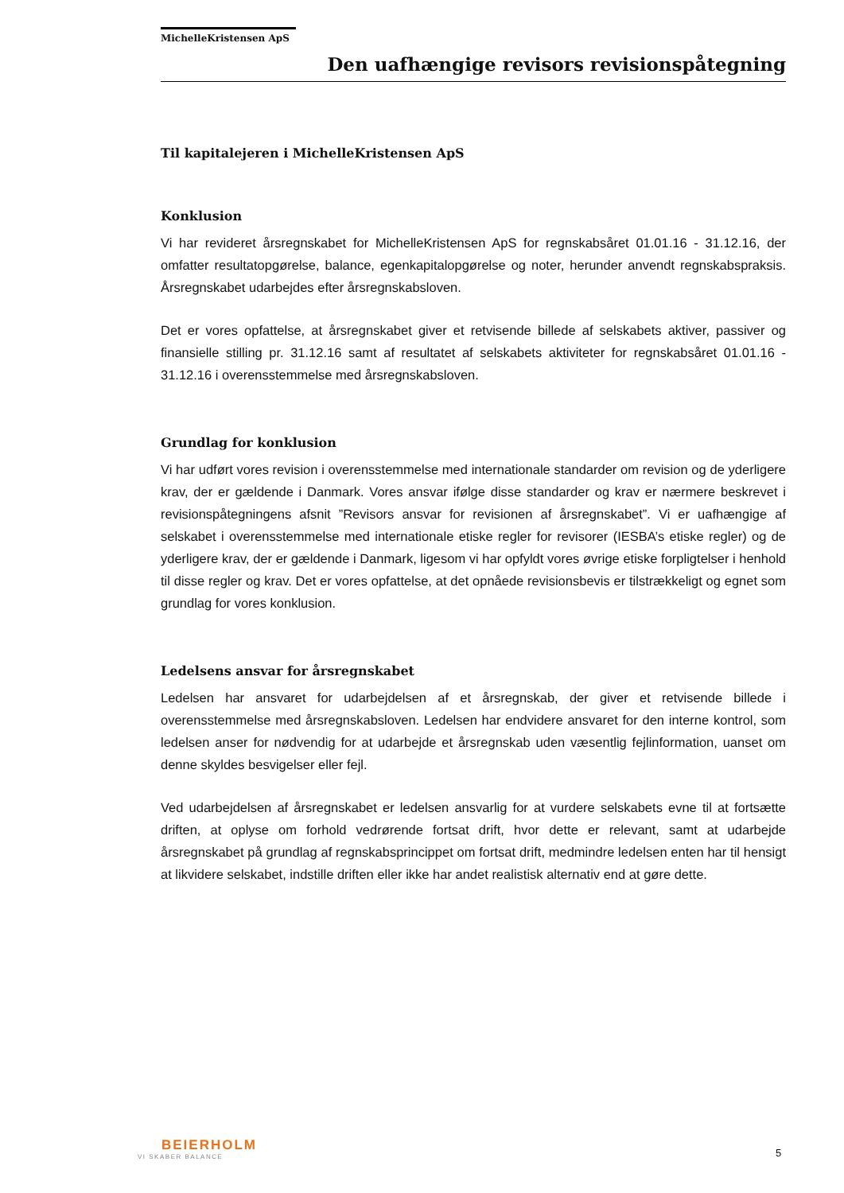MichelleKristensen ApS
Den uafhængige revisors revisionspåtegning
Til kapitalejeren i MichelleKristensen ApS
Konklusion
Vi har revideret årsregnskabet for MichelleKristensen ApS for regnskabsåret 01.01.16 - 31.12.16, der omfatter resultatopgørelse, balance, egenkapitalopgørelse og noter, herunder anvendt regnskabspraksis. Årsregnskabet udarbejdes efter årsregnskabsloven.
Det er vores opfattelse, at årsregnskabet giver et retvisende billede af selskabets aktiver, passiver og finansielle stilling pr. 31.12.16 samt af resultatet af selskabets aktiviteter for regnskabsåret 01.01.16 - 31.12.16 i overensstemmelse med årsregnskabsloven.
Grundlag for konklusion
Vi har udført vores revision i overensstemmelse med internationale standarder om revision og de yderligere krav, der er gældende i Danmark. Vores ansvar ifølge disse standarder og krav er nærmere beskrevet i revisionspåtegningens afsnit ”Revisors ansvar for revisionen af årsregnskabet”. Vi er uafhængige af selskabet i overensstemmelse med internationale etiske regler for revisorer (IESBA’s etiske regler) og de yderligere krav, der er gældende i Danmark, ligesom vi har opfyldt vores øvrige etiske forpligtelser i henhold til disse regler og krav. Det er vores opfattelse, at det opnåede revisionsbevis er tilstrækkeligt og egnet som grundlag for vores konklusion.
Ledelsens ansvar for årsregnskabet
Ledelsen har ansvaret for udarbejdelsen af et årsregnskab, der giver et retvisende billede i overensstemmelse med årsregnskabsloven. Ledelsen har endvidere ansvaret for den interne kontrol, som ledelsen anser for nødvendig for at udarbejde et årsregnskab uden væsentlig fejlinformation, uanset om denne skyldes besvigelser eller fejl.
Ved udarbejdelsen af årsregnskabet er ledelsen ansvarlig for at vurdere selskabets evne til at fortsætte driften, at oplyse om forhold vedrørende fortsat drift, hvor dette er relevant, samt at udarbejde årsregnskabet på grundlag af regnskabsprincippet om fortsat drift, medmindre ledelsen enten har til hensigt at likvidere selskabet, indstille driften eller ikke har andet realistisk alternativ end at gøre dette.
BEIERHOLM
VI SKABER BALANCE
5